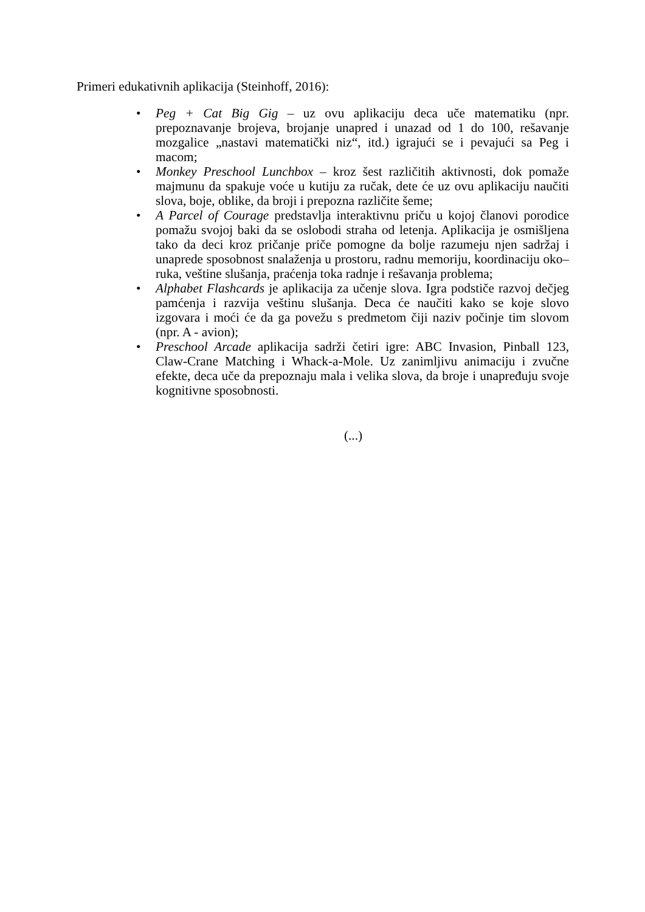Primeri edukativnih aplikacija (Steinhoff, 2016):
• Peg + Cat Big Gig – uz ovu aplikaciju deca uče matematiku (npr. prepoznavanje brojeva, brojanje unapred i unazad od 1 do 100, rešavanje mozgalice „nastavi matematički niz“, itd.) igrajući se i pevajući sa Peg i macom;
• Monkey Preschool Lunchbox – kroz šest različitih aktivnosti, dok pomaže majmunu da spakuje voće u kutiju za ručak, dete će uz ovu aplikaciju naučiti slova, boje, oblike, da broji i prepozna različite šeme;
• A Parcel of Courage predstavlja interaktivnu priču u kojoj članovi porodice pomažu svojoj baki da se oslobodi straha od letenja. Aplikacija je osmišljena tako da deci kroz pričanje priče pomogne da bolje razumeju njen sadržaj i unaprede sposobnost snalaženja u prostoru, radnu memoriju, koordinaciju oko–ruka, veštine slušanja, praćenja toka radnje i rešavanja problema;
• Alphabet Flashcards je aplikacija za učenje slova. Igra podstiče razvoj dečjeg pamćenja i razvija veštinu slušanja. Deca će naučiti kako se koje slovo izgovara i moći će da ga povežu s predmetom čiji naziv počinje tim slovom (npr. A - avion);
• Preschool Arcade aplikacija sadrži četiri igre: ABC Invasion, Pinball 123, Claw-Crane Matching i Whack-a-Mole. Uz zanimljivu animaciju i zvučne efekte, deca uče da prepoznaju mala i velika slova, da broje i unapređuju svoje kognitivne sposobnosti.
(...)